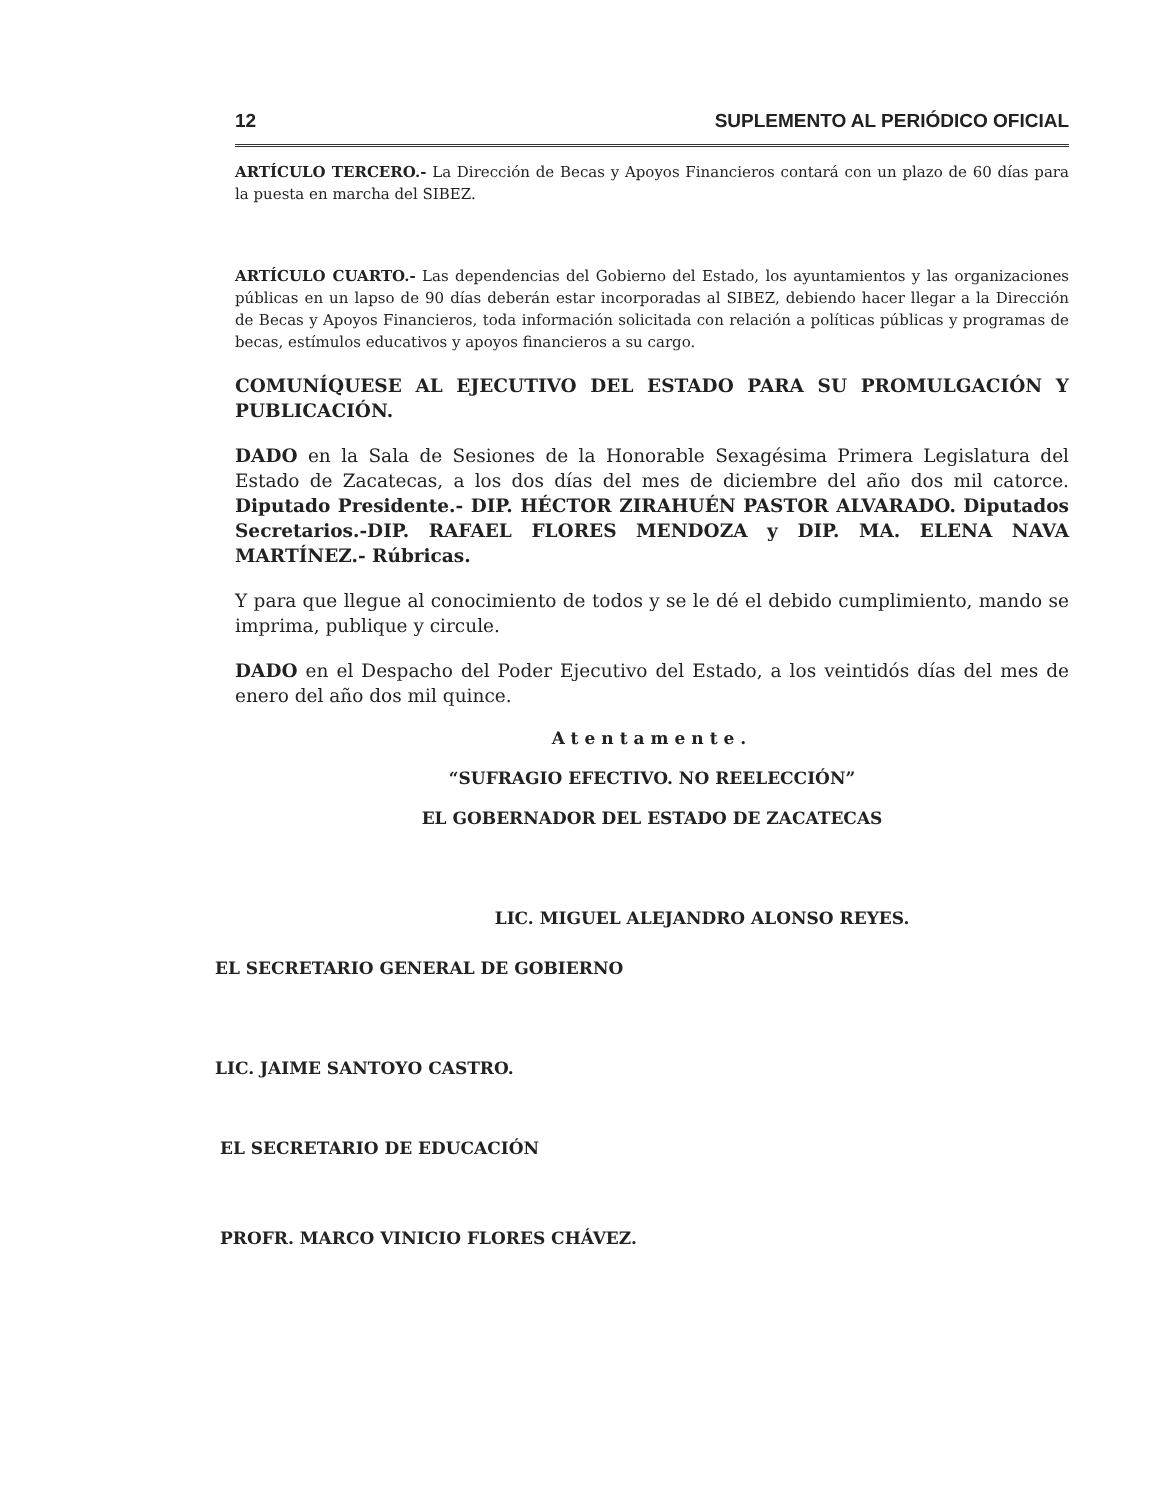12 SUPLEMENTO AL PERIÓDICO OFICIAL
ARTÍCULO TERCERO.- La Dirección de Becas y Apoyos Financieros contará con un plazo de 60 días para la puesta en marcha del SIBEZ.
ARTÍCULO CUARTO.- Las dependencias del Gobierno del Estado, los ayuntamientos y las organizaciones públicas en un lapso de 90 días deberán estar incorporadas al SIBEZ, debiendo hacer llegar a la Dirección de Becas y Apoyos Financieros, toda información solicitada con relación a políticas públicas y programas de becas, estímulos educativos y apoyos financieros a su cargo.
COMUNÍQUESE AL EJECUTIVO DEL ESTADO PARA SU PROMULGACIÓN Y PUBLICACIÓN.
DADO en la Sala de Sesiones de la Honorable Sexagésima Primera Legislatura del Estado de Zacatecas, a los dos días del mes de diciembre del año dos mil catorce. Diputado Presidente.- DIP. HÉCTOR ZIRAHUÉN PASTOR ALVARADO. Diputados Secretarios.-DIP. RAFAEL FLORES MENDOZA y DIP. MA. ELENA NAVA MARTÍNEZ.- Rúbricas.
Y para que llegue al conocimiento de todos y se le dé el debido cumplimiento, mando se imprima, publique y circule.
DADO en el Despacho del Poder Ejecutivo del Estado, a los veintidós días del mes de enero del año dos mil quince.
Atentamente.
“SUFRAGIO EFECTIVO. NO REELECCIÓN”
EL GOBERNADOR DEL ESTADO DE ZACATECAS
LIC. MIGUEL ALEJANDRO ALONSO REYES.
EL SECRETARIO GENERAL DE GOBIERNO
LIC. JAIME SANTOYO CASTRO.
EL SECRETARIO DE EDUCACIÓN
PROFR. MARCO VINICIO FLORES CHÁVEZ.